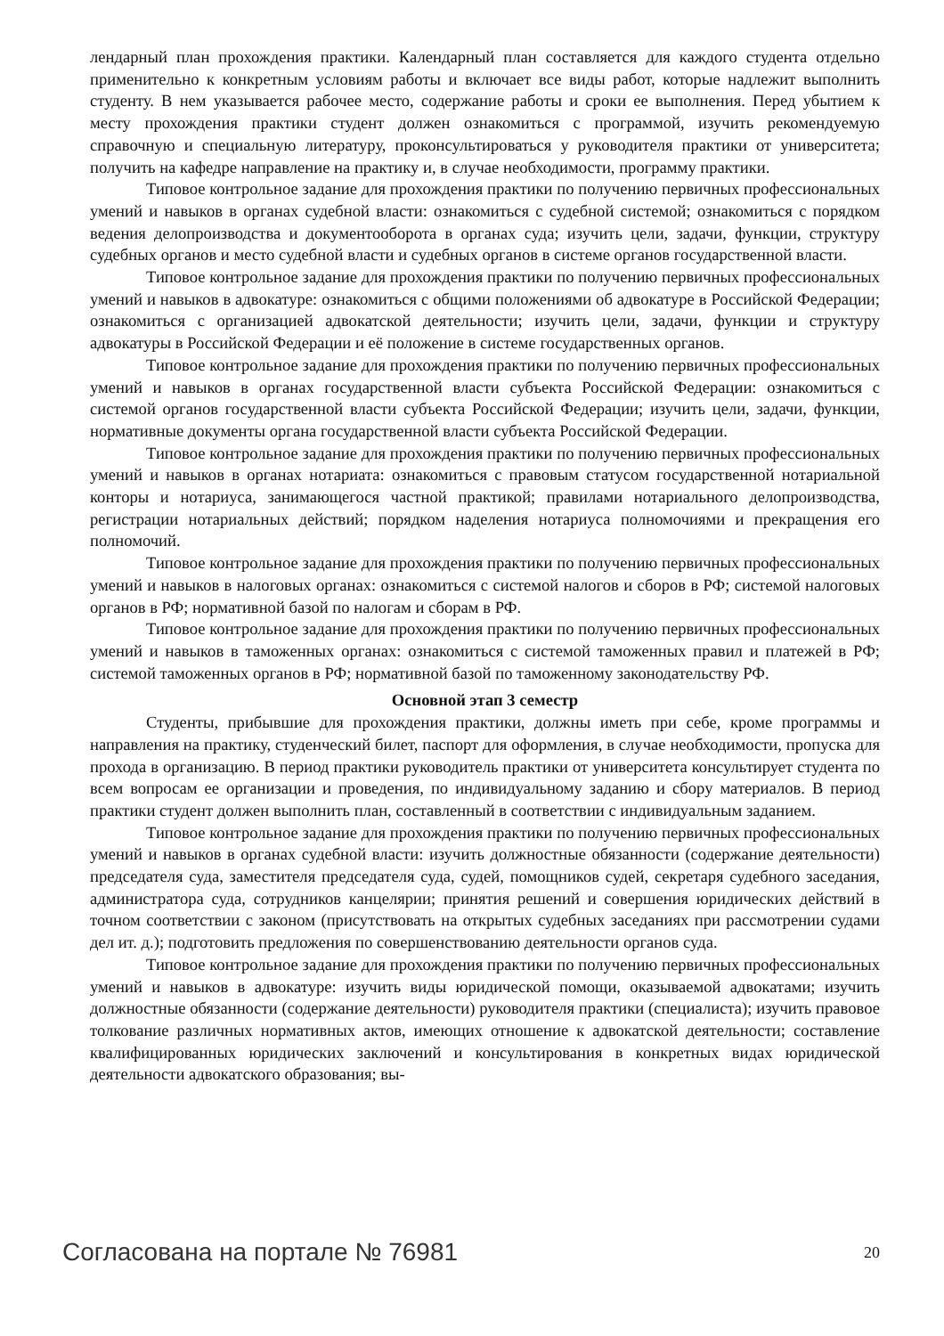лендарный план прохождения практики. Календарный план составляется для каждого студента отдельно применительно к конкретным условиям работы и включает все виды работ, которые надлежит выполнить студенту. В нем указывается рабочее место, содержание работы и сроки ее выполнения. Перед убытием к месту прохождения практики студент должен ознакомиться с программой, изучить рекомендуемую справочную и специальную литературу, проконсультироваться у руководителя практики от университета; получить на кафедре направление на практику и, в случае необходимости, программу практики.
Типовое контрольное задание для прохождения практики по получению первичных профессиональных умений и навыков в органах судебной власти: ознакомиться с судебной системой; ознакомиться с порядком ведения делопроизводства и документооборота в органах суда; изучить цели, задачи, функции, структуру судебных органов и место судебной власти и судебных органов в системе органов государственной власти.
Типовое контрольное задание для прохождения практики по получению первичных профессиональных умений и навыков в адвокатуре: ознакомиться с общими положениями об адвокатуре в Российской Федерации; ознакомиться с организацией адвокатской деятельности; изучить цели, задачи, функции и структуру адвокатуры в Российской Федерации и её положение в системе государственных органов.
Типовое контрольное задание для прохождения практики по получению первичных профессиональных умений и навыков в органах государственной власти субъекта Российской Федерации: ознакомиться с системой органов государственной власти субъекта Российской Федерации; изучить цели, задачи, функции, нормативные документы органа государственной власти субъекта Российской Федерации.
Типовое контрольное задание для прохождения практики по получению первичных профессиональных умений и навыков в органах нотариата: ознакомиться с правовым статусом государственной нотариальной конторы и нотариуса, занимающегося частной практикой; правилами нотариального делопроизводства, регистрации нотариальных действий; порядком наделения нотариуса полномочиями и прекращения его полномочий.
Типовое контрольное задание для прохождения практики по получению первичных профессиональных умений и навыков в налоговых органах: ознакомиться с системой налогов и сборов в РФ; системой налоговых органов в РФ; нормативной базой по налогам и сборам в РФ.
Типовое контрольное задание для прохождения практики по получению первичных профессиональных умений и навыков в таможенных органах: ознакомиться с системой таможенных правил и платежей в РФ; системой таможенных органов в РФ; нормативной базой по таможенному законодательству РФ.
Основной этап 3 семестр
Студенты, прибывшие для прохождения практики, должны иметь при себе, кроме программы и направления на практику, студенческий билет, паспорт для оформления, в случае необходимости, пропуска для прохода в организацию. В период практики руководитель практики от университета консультирует студента по всем вопросам ее организации и проведения, по индивидуальному заданию и сбору материалов. В период практики студент должен выполнить план, составленный в соответствии с индивидуальным заданием.
Типовое контрольное задание для прохождения практики по получению первичных профессиональных умений и навыков в органах судебной власти: изучить должностные обязанности (содержание деятельности) председателя суда, заместителя председателя суда, судей, помощников судей, секретаря судебного заседания, администратора суда, сотрудников канцелярии; принятия решений и совершения юридических действий в точном соответствии с законом (присутствовать на открытых судебных заседаниях при рассмотрении судами дел ит. д.); подготовить предложения по совершенствованию деятельности органов суда.
Типовое контрольное задание для прохождения практики по получению первичных профессиональных умений и навыков в адвокатуре: изучить виды юридической помощи, оказываемой адвокатами; изучить должностные обязанности (содержание деятельности) руководителя практики (специалиста); изучить правовое толкование различных нормативных актов, имеющих отношение к адвокатской деятельности; составление квалифицированных юридических заключений и консультирования в конкретных видах юридической деятельности адвокатского образования; вы-
Согласована на портале № 76981 20